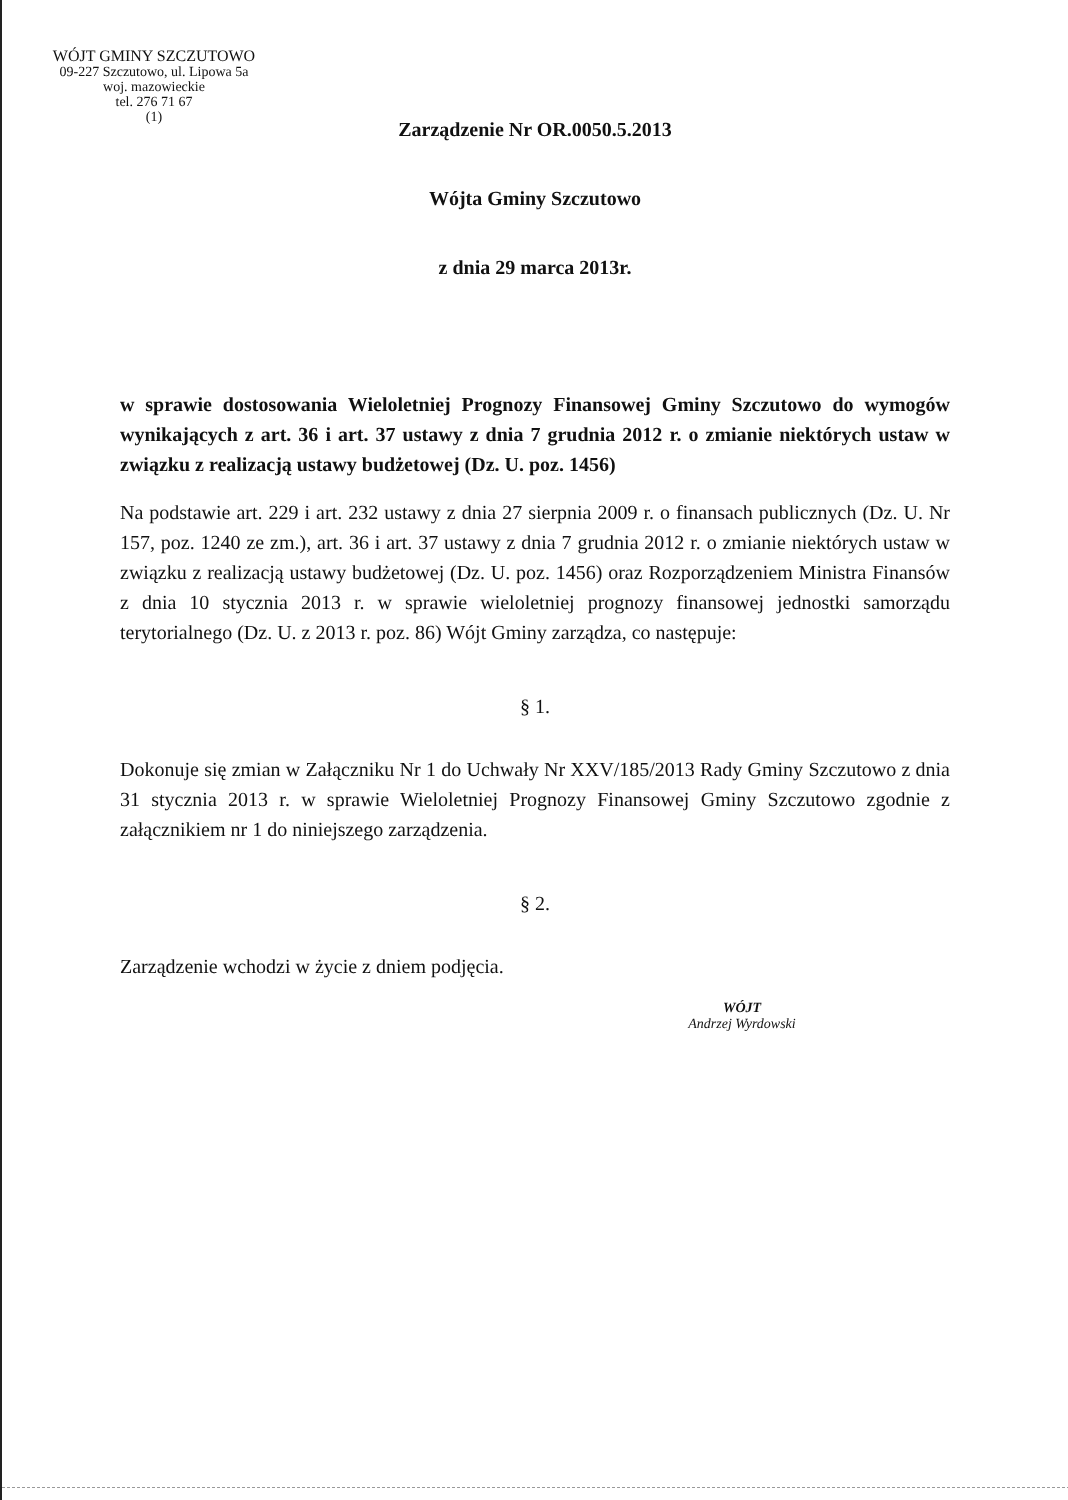WÓJT GMINY SZCZUTOWO
09-227 Szczutowo, ul. Lipowa 5a
woj. mazowieckie
tel. 276 71 67
(1)
Zarządzenie Nr OR.0050.5.2013
Wójta Gminy Szczutowo
z dnia 29 marca 2013r.
w sprawie dostosowania Wieloletniej Prognozy Finansowej Gminy Szczutowo do wymogów wynikających z art. 36 i art. 37 ustawy z dnia 7 grudnia 2012 r. o zmianie niektórych ustaw w związku z realizacją ustawy budżetowej (Dz. U. poz. 1456)
Na podstawie art. 229 i art. 232 ustawy z dnia 27 sierpnia 2009 r. o finansach publicznych (Dz. U. Nr 157, poz. 1240 ze zm.), art. 36 i art. 37 ustawy z dnia 7 grudnia 2012 r. o zmianie niektórych ustaw w związku z realizacją ustawy budżetowej (Dz. U. poz. 1456) oraz Rozporządzeniem Ministra Finansów z dnia 10 stycznia 2013 r. w sprawie wieloletniej prognozy finansowej jednostki samorządu terytorialnego (Dz. U. z 2013 r. poz. 86) Wójt Gminy zarządza, co następuje:
§ 1.
Dokonuje się zmian w Załączniku Nr 1 do Uchwały Nr XXV/185/2013 Rady Gminy Szczutowo z dnia 31 stycznia 2013 r. w sprawie Wieloletniej Prognozy Finansowej Gminy Szczutowo zgodnie z załącznikiem nr 1 do niniejszego zarządzenia.
§ 2.
Zarządzenie wchodzi w życie z dniem podjęcia.
WÓJT
Andrzej Wyrdowski